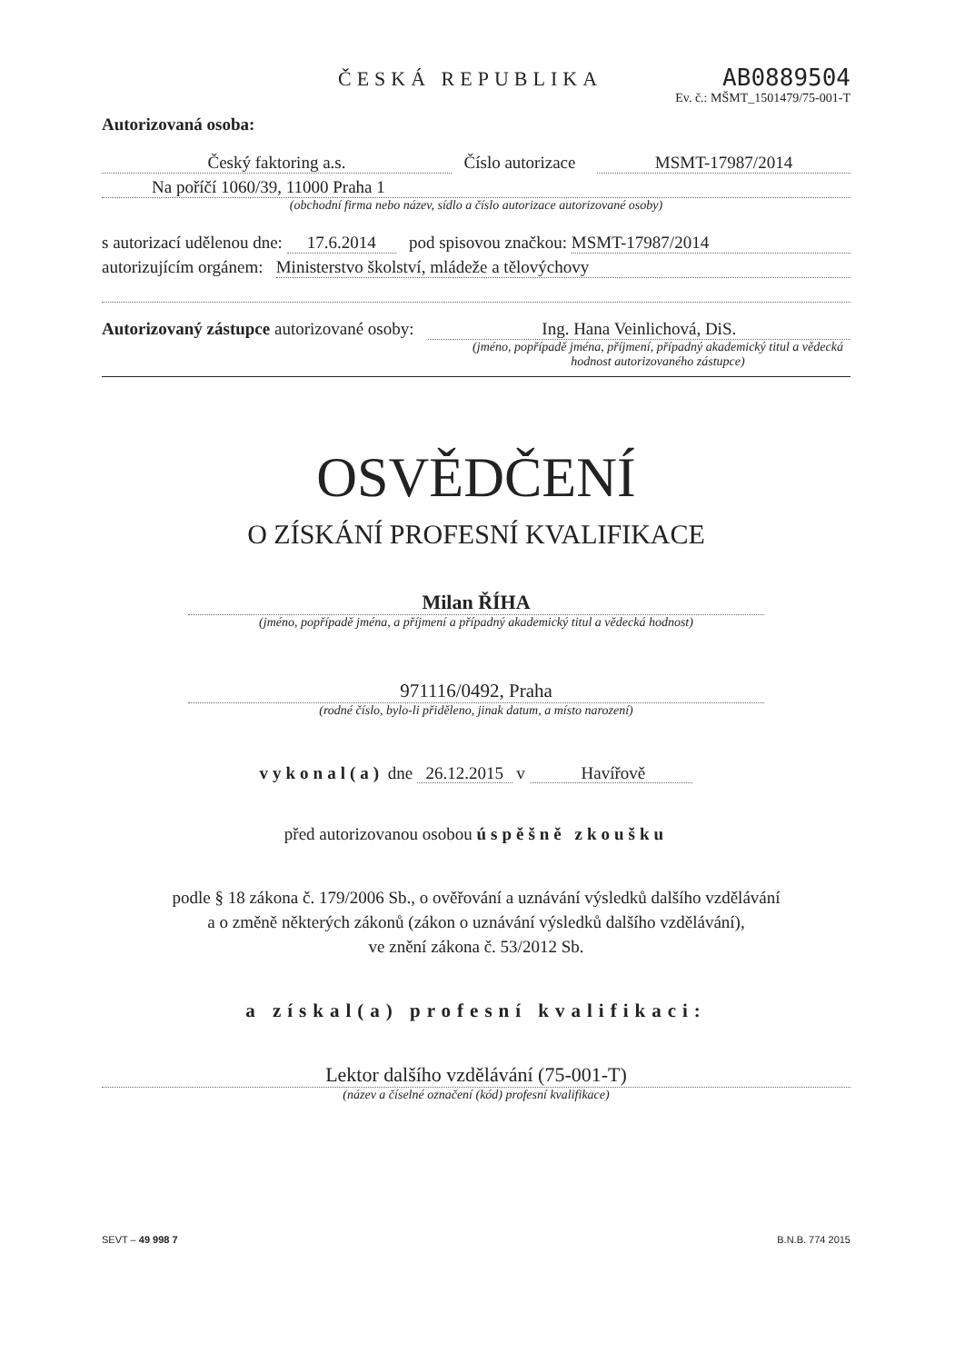ČESKÁ REPUBLIKA
AB0889504
Ev. č.: MŠMT_1501479/75-001-T
Autorizovaná osoba:
Český faktoring a.s. Číslo autorizace
MSMT-17987/2014
Na poříčí 1060/39, 11000 Praha 1
(obchodní firma nebo název, sídlo a číslo autorizace autorizované osoby)
s autorizací udělenou dne: 17.6.2014 pod spisovou značkou: MSMT-17987/2014
autorizujícím orgánem: Ministerstvo školství, mládeže a tělovýchovy
Autorizovaný zástupce autorizované osoby: Ing. Hana Veinlichová, DiS.
(jméno, popřípadě jména, příjmení, případný akademický titul a vědecká hodnost autorizovaného zástupce)
OSVĚDČENÍ
O ZÍSKÁNÍ PROFESNÍ KVALIFIKACE
Milan ŘÍHA
(jméno, popřípadě jména, a příjmení a případný akademický titul a vědecká hodnost)
971116/0492, Praha
(rodné číslo, bylo-li přiděleno, jinak datum, a místo narození)
vykonal(a) dne 26.12.2015 v Havířově
před autorizovanou osobou úspěšně zkoušku
podle § 18 zákona č. 179/2006 Sb., o ověřování a uznávání výsledků dalšího vzdělávání
a o změně některých zákonů (zákon o uznávání výsledků dalšího vzdělávání),
ve znění zákona č. 53/2012 Sb.
a získal(a) profesní kvalifikaci:
Lektor dalšího vzdělávání (75-001-T)
(název a číselné označení (kód) profesní kvalifikace)
SEVT – 49 998 7 B.N.B. 774 2015